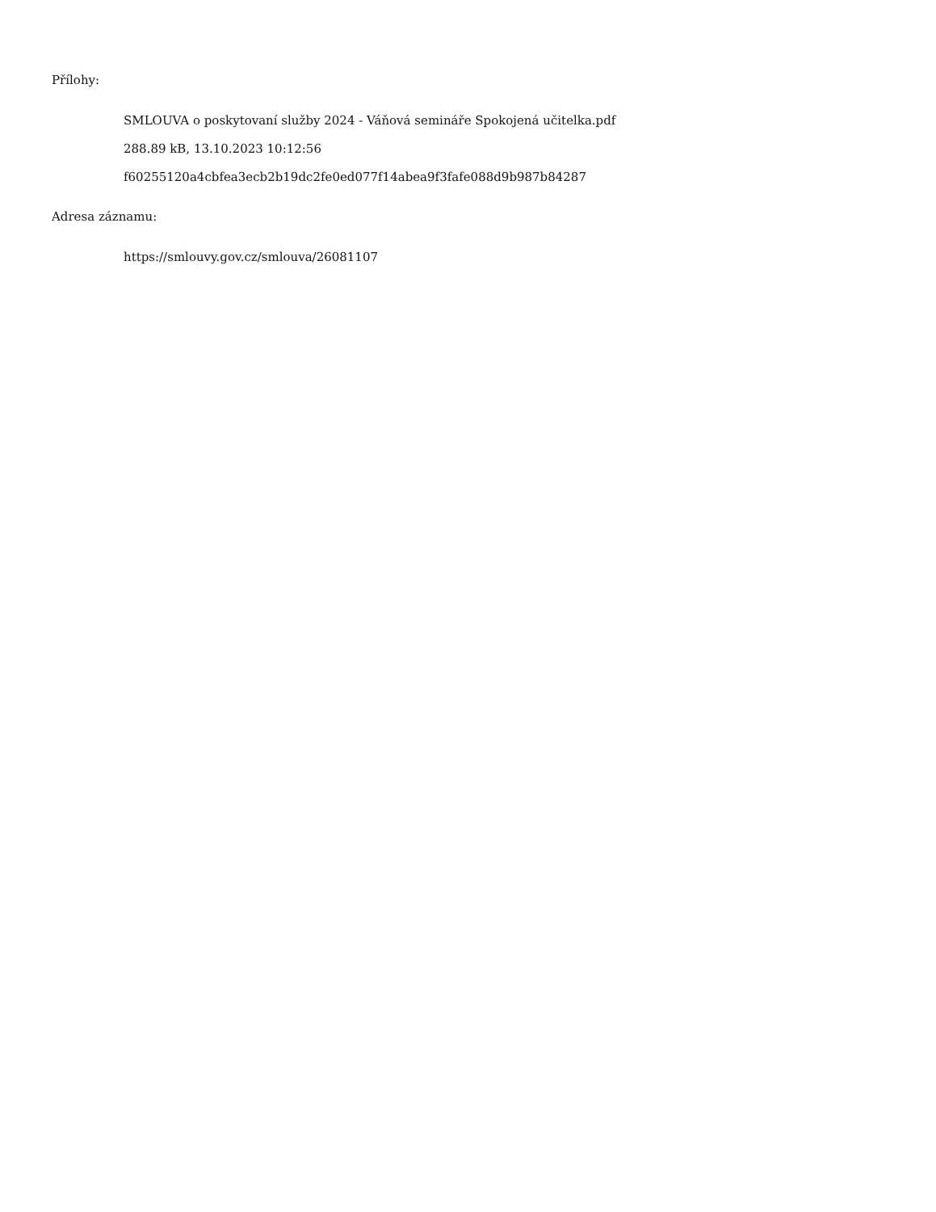Přílohy:
SMLOUVA o poskytovaní služby 2024 - Váňová semináře Spokojená učitelka.pdf
288.89 kB, 13.10.2023 10:12:56
f60255120a4cbfea3ecb2b19dc2fe0ed077f14abea9f3fafe088d9b987b84287
Adresa záznamu:
https://smlouvy.gov.cz/smlouva/26081107